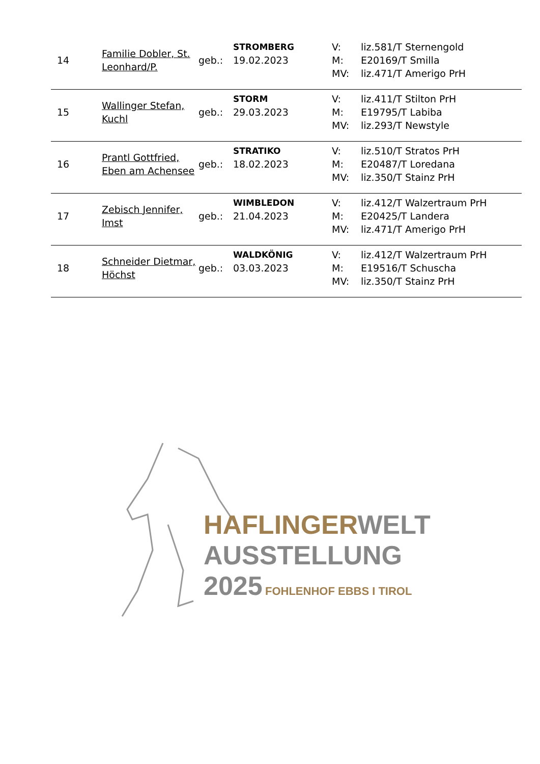| 14 | Familie Dobler, St. Leonhard/P. | geb.: | STROMBERG 19.02.2023 | V: M: MV: | liz.581/T Sternengold E20169/T Smilla liz.471/T Amerigo PrH |
| 15 | Wallinger Stefan, Kuchl | geb.: | STORM 29.03.2023 | V: M: MV: | liz.411/T Stilton PrH E19795/T Labiba liz.293/T Newstyle |
| 16 | Prantl Gottfried, Eben am Achensee | geb.: | STRATIKO 18.02.2023 | V: M: MV: | liz.510/T Stratos PrH E20487/T Loredana liz.350/T Stainz PrH |
| 17 | Zebisch Jennifer, Imst | geb.: | WIMBLEDON 21.04.2023 | V: M: MV: | liz.412/T Walzertraum PrH E20425/T Landera liz.471/T Amerigo PrH |
| 18 | Schneider Dietmar, Höchst | geb.: | WALDKÖNIG 03.03.2023 | V: M: MV: | liz.412/T Walzertraum PrH E19516/T Schuscha liz.350/T Stainz PrH |
HAFLINGER WELT
AUSSTELLUNG
2025 FOHLENHOF EBBS I TIROL